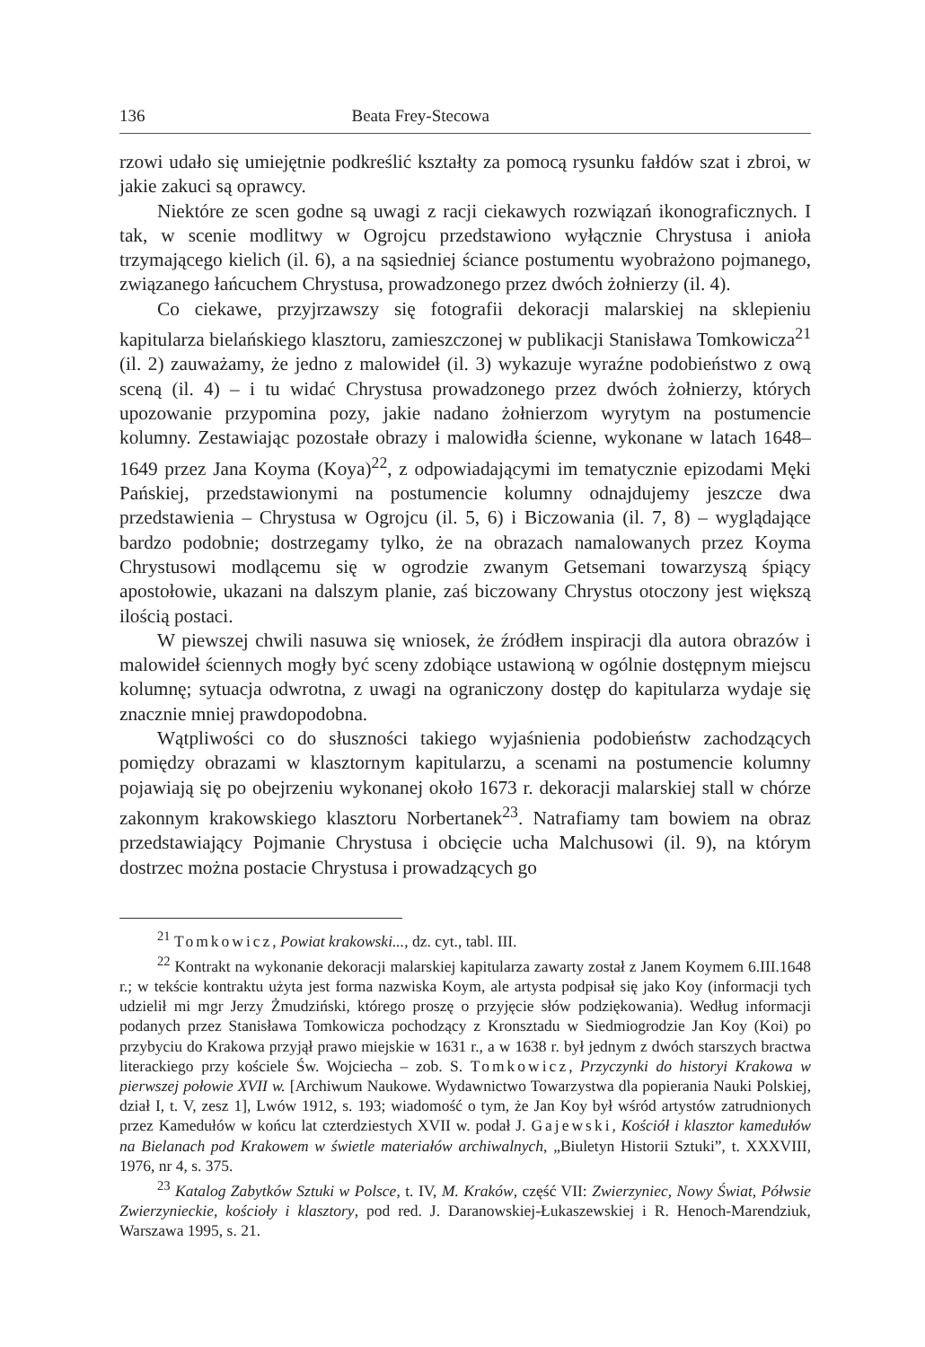136 Beata Frey-Stecowa
rzowi udało się umiejętnie podkreślić kształty za pomocą rysunku fałdów szat i zbroi, w jakie zakuci są oprawcy.
Niektóre ze scen godne są uwagi z racji ciekawych rozwiązań ikonograficznych. I tak, w scenie modlitwy w Ogrojcu przedstawiono wyłącznie Chrystusa i anioła trzymającego kielich (il. 6), a na sąsiedniej ściance postumentu wyobrażono pojmanego, związanego łańcuchem Chrystusa, prowadzonego przez dwóch żołnierzy (il. 4).
Co ciekawe, przyjrzawszy się fotografii dekoracji malarskiej na sklepieniu kapitularza bielańskiego klasztoru, zamieszczonej w publikacji Stanisława Tomkowicza<sup>21</sup> (il. 2) zauważamy, że jedno z malowideł (il. 3) wykazuje wyraźne podobieństwo z ową sceną (il. 4) – i tu widać Chrystusa prowadzonego przez dwóch żołnierzy, których upozowanie przypomina pozy, jakie nadano żołnierzom wyrytym na postumencie kolumny. Zestawiając pozostałe obrazy i malowidła ścienne, wykonane w latach 1648–1649 przez Jana Koyma (Koya)<sup>22</sup>, z odpowiadającymi im tematycznie epizodami Męki Pańskiej, przedstawionymi na postumencie kolumny odnajdujemy jeszcze dwa przedstawienia – Chrystusa w Ogrojcu (il. 5, 6) i Biczowania (il. 7, 8) – wyglądające bardzo podobnie; dostrzegamy tylko, że na obrazach namalowanych przez Koyma Chrystusowi modlącemu się w ogrodzie zwanym Getsemani towarzyszą śpiący apostołowie, ukazani na dalszym planie, zaś biczowany Chrystus otoczony jest większą ilością postaci.
W piewszej chwili nasuwa się wniosek, że źródłem inspiracji dla autora obrazów i malowideł ściennych mogły być sceny zdobiące ustawioną w ogólnie dostępnym miejscu kolumnę; sytuacja odwrotna, z uwagi na ograniczony dostęp do kapitularza wydaje się znacznie mniej prawdopodobna.
Wątpliwości co do słuszności takiego wyjaśnienia podobieństw zachodzących pomiędzy obrazami w klasztornym kapitularzu, a scenami na postumencie kolumny pojawiają się po obejrzeniu wykonanej około 1673 r. dekoracji malarskiej stall w chórze zakonnym krakowskiego klasztoru Norbertanek<sup>23</sup>. Natrafiamy tam bowiem na obraz przedstawiający Pojmanie Chrystusa i obcięcie ucha Malchusowi (il. 9), na którym dostrzec można postacie Chrystusa i prowadzących go
<sup>21</sup> Tomkowicz, Powiat krakowski..., dz. cyt., tabl. III.
<sup>22</sup> Kontrakt na wykonanie dekoracji malarskiej kapitularza zawarty został z Janem Koymem 6.III.1648 r.; w tekście kontraktu użyta jest forma nazwiska Koym, ale artysta podpisał się jako Koy (informacji tych udzielił mi mgr Jerzy Żmudziński, którego proszę o przyjęcie słów podziękowania). Według informacji podanych przez Stanisława Tomkowicza pochodzący z Kronsztadu w Siedmiogrodzie Jan Koy (Koi) po przybyciu do Krakowa przyjął prawo miejskie w 1631 r., a w 1638 r. był jednym z dwóch starszych bractwa literackiego przy kościele Św. Wojciecha – zob. S. Tomkowicz, Przyczynki do historyi Krakowa w pierwszej połowie XVII w. [Archiwum Naukowe. Wydawnictwo Towarzystwa dla popierania Nauki Polskiej, dział I, t. V, zesz 1], Lwów 1912, s. 193; wiadomość o tym, że Jan Koy był wśród artystów zatrudnionych przez Kamedułów w końcu lat czterdziestych XVII w. podał J. Gajewski, Kościół i klasztor kamedułów na Bielanach pod Krakowem w świetle materiałów archiwalnych, „Biuletyn Historii Sztuki”, t. XXXVIII, 1976, nr 4, s. 375.
<sup>23</sup> Katalog Zabytków Sztuki w Polsce, t. IV, M. Kraków, część VII: Zwierzyniec, Nowy Świat, Półwsie Zwierzynieckie, kościoły i klasztory, pod red. J. Daranowskiej-Łukaszewskiej i R. Henoch-Marendziuk, Warszawa 1995, s. 21.